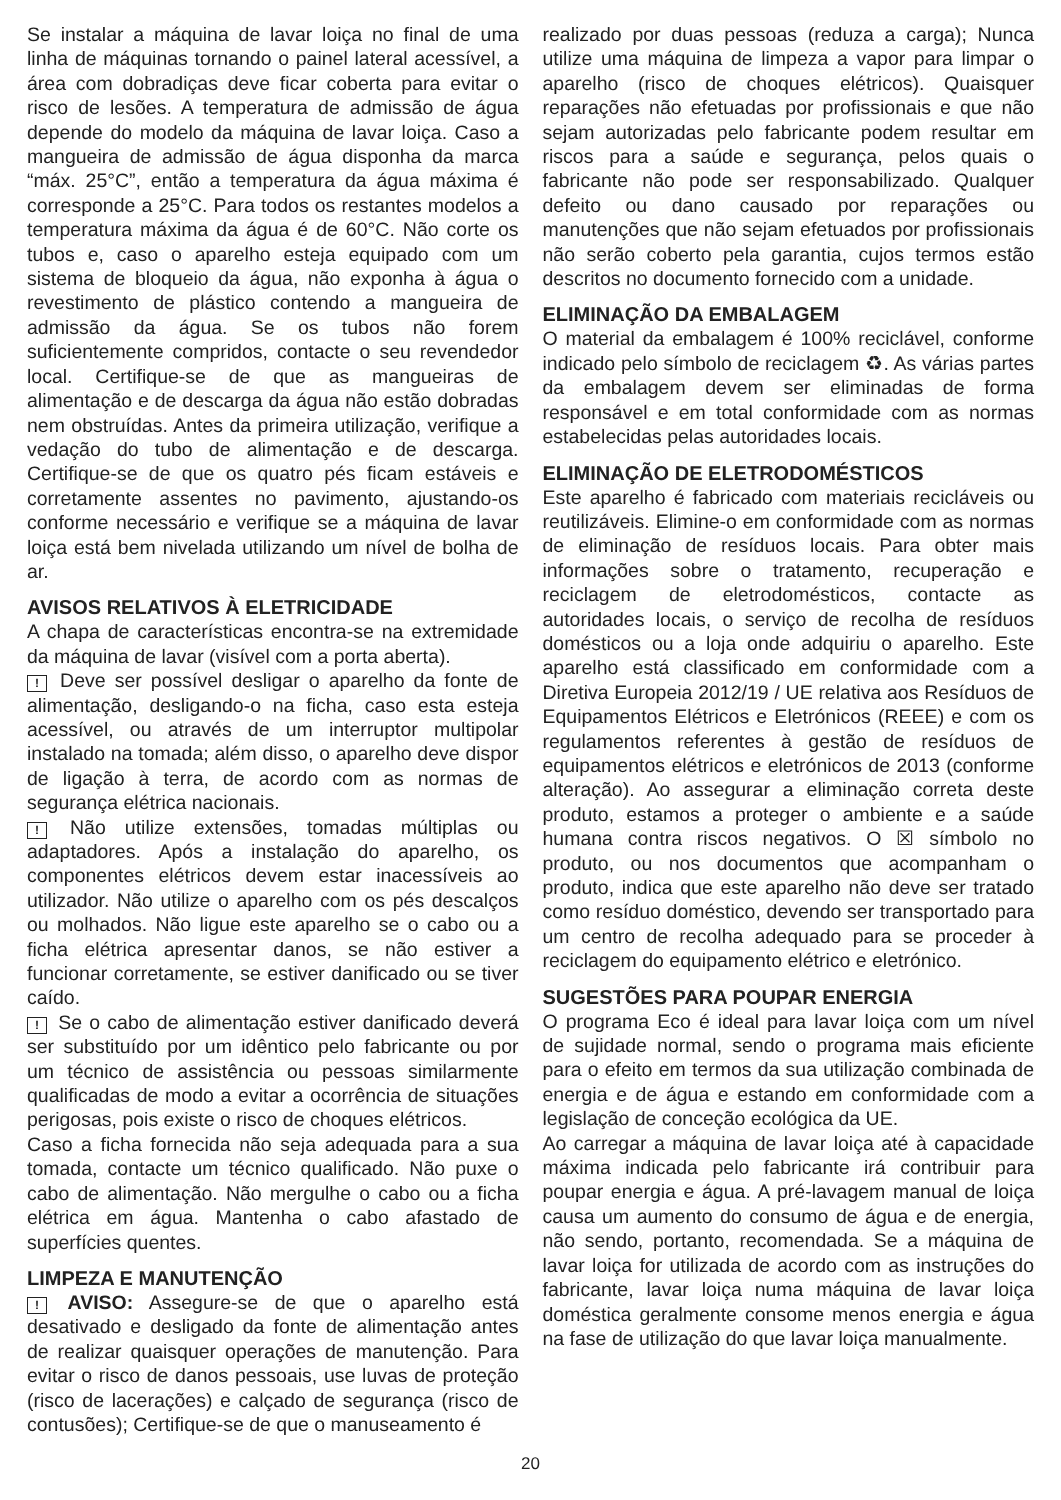Se instalar a máquina de lavar loiça no final de uma linha de máquinas tornando o painel lateral acessível, a área com dobradiças deve ficar coberta para evitar o risco de lesões. A temperatura de admissão de água depende do modelo da máquina de lavar loiça. Caso a mangueira de admissão de água disponha da marca “máx. 25°C”, então a temperatura da água máxima é corresponde a 25°C. Para todos os restantes modelos a temperatura máxima da água é de 60°C. Não corte os tubos e, caso o aparelho esteja equipado com um sistema de bloqueio da água, não exponha à água o revestimento de plástico contendo a mangueira de admissão da água. Se os tubos não forem suficientemente compridos, contacte o seu revendedor local. Certifique-se de que as mangueiras de alimentação e de descarga da água não estão dobradas nem obstruídas. Antes da primeira utilização, verifique a vedação do tubo de alimentação e de descarga. Certifique-se de que os quatro pés ficam estáveis e corretamente assentes no pavimento, ajustando-os conforme necessário e verifique se a máquina de lavar loiça está bem nivelada utilizando um nível de bolha de ar.
AVISOS RELATIVOS À ELETRICIDADE
A chapa de características encontra-se na extremidade da máquina de lavar (visível com a porta aberta).
! Deve ser possível desligar o aparelho da fonte de alimentação, desligando-o na ficha, caso esta esteja acessível, ou através de um interruptor multipolar instalado na tomada; além disso, o aparelho deve dispor de ligação à terra, de acordo com as normas de segurança elétrica nacionais.
! Não utilize extensões, tomadas múltiplas ou adaptadores. Após a instalação do aparelho, os componentes elétricos devem estar inacessíveis ao utilizador. Não utilize o aparelho com os pés descalços ou molhados. Não ligue este aparelho se o cabo ou a ficha elétrica apresentar danos, se não estiver a funcionar corretamente, se estiver danificado ou se tiver caído.
! Se o cabo de alimentação estiver danificado deverá ser substituído por um idêntico pelo fabricante ou por um técnico de assistência ou pessoas similarmente qualificadas de modo a evitar a ocorrência de situações perigosas, pois existe o risco de choques elétricos.
Caso a ficha fornecida não seja adequada para a sua tomada, contacte um técnico qualificado. Não puxe o cabo de alimentação. Não mergulhe o cabo ou a ficha elétrica em água. Mantenha o cabo afastado de superfícies quentes.
LIMPEZA E MANUTENÇÃO
! AVISO: Assegure-se de que o aparelho está desativado e desligado da fonte de alimentação antes de realizar quaisquer operações de manutenção. Para evitar o risco de danos pessoais, use luvas de proteção (risco de lacerações) e calçado de segurança (risco de contusões); Certifique-se de que o manuseamento é
realizado por duas pessoas (reduza a carga); Nunca utilize uma máquina de limpeza a vapor para limpar o aparelho (risco de choques elétricos). Quaisquer reparações não efetuadas por profissionais e que não sejam autorizadas pelo fabricante podem resultar em riscos para a saúde e segurança, pelos quais o fabricante não pode ser responsabilizado. Qualquer defeito ou dano causado por reparações ou manutenções que não sejam efetuados por profissionais não serão coberto pela garantia, cujos termos estão descritos no documento fornecido com a unidade.
ELIMINAÇÃO DA EMBALAGEM
O material da embalagem é 100% reciclável, conforme indicado pelo símbolo de reciclagem ♻. As várias partes da embalagem devem ser eliminadas de forma responsável e em total conformidade com as normas estabelecidas pelas autoridades locais.
ELIMINAÇÃO DE ELETRODOMÉSTICOS
Este aparelho é fabricado com materiais recicláveis ou reutilizáveis. Elimine-o em conformidade com as normas de eliminação de resíduos locais. Para obter mais informações sobre o tratamento, recuperação e reciclagem de eletrodomésticos, contacte as autoridades locais, o serviço de recolha de resíduos domésticos ou a loja onde adquiriu o aparelho. Este aparelho está classificado em conformidade com a Diretiva Europeia 2012/19 / UE relativa aos Resíduos de Equipamentos Elétricos e Eletrónicos (REEE) e com os regulamentos referentes à gestão de resíduos de equipamentos elétricos e eletrónicos de 2013 (conforme alteração). Ao assegurar a eliminação correta deste produto, estamos a proteger o ambiente e a saúde humana contra riscos negativos. O ☒ símbolo no produto, ou nos documentos que acompanham o produto, indica que este aparelho não deve ser tratado como resíduo doméstico, devendo ser transportado para um centro de recolha adequado para se proceder à reciclagem do equipamento elétrico e eletrónico.
SUGESTÕES PARA POUPAR ENERGIA
O programa Eco é ideal para lavar loiça com um nível de sujidade normal, sendo o programa mais eficiente para o efeito em termos da sua utilização combinada de energia e de água e estando em conformidade com a legislação de conceção ecológica da UE.
Ao carregar a máquina de lavar loiça até à capacidade máxima indicada pelo fabricante irá contribuir para poupar energia e água. A pré-lavagem manual de loiça causa um aumento do consumo de água e de energia, não sendo, portanto, recomendada. Se a máquina de lavar loiça for utilizada de acordo com as instruções do fabricante, lavar loiça numa máquina de lavar loiça doméstica geralmente consome menos energia e água na fase de utilização do que lavar loiça manualmente.
20